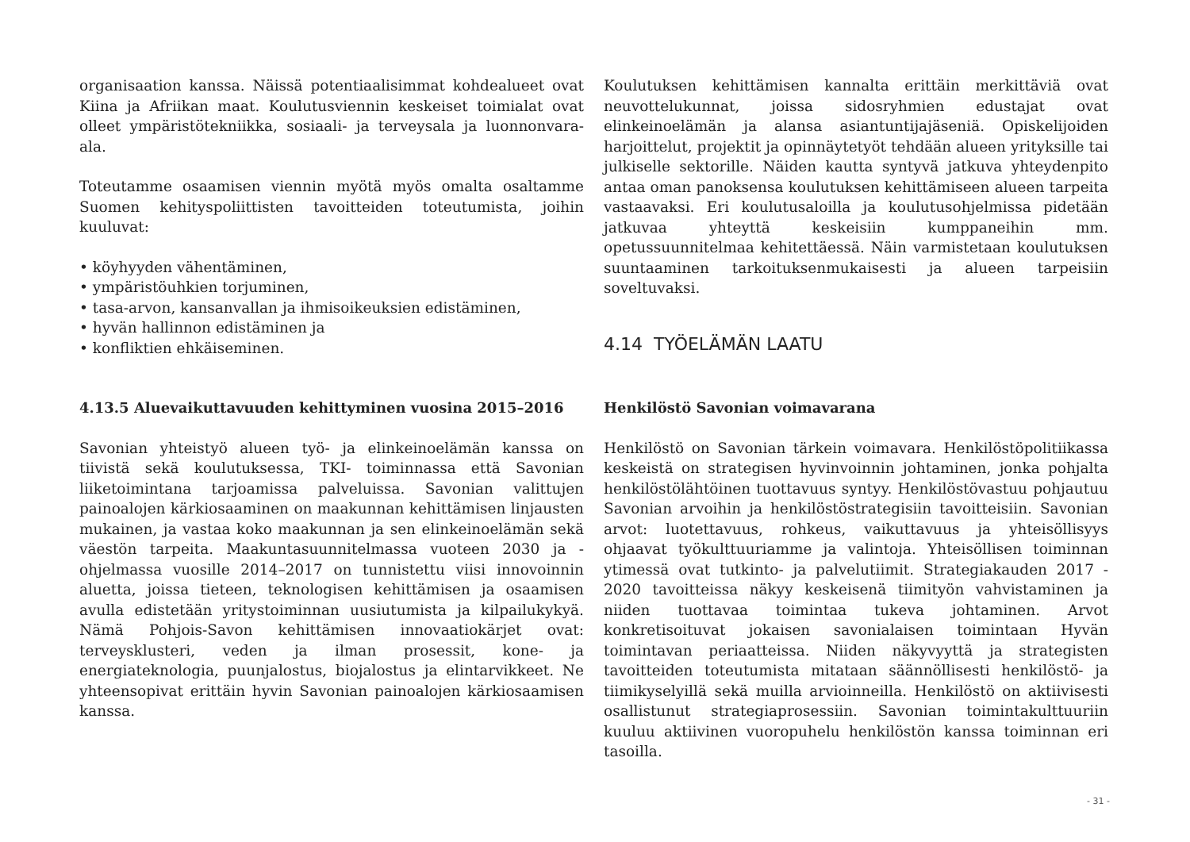organisaation kanssa. Näissä potentiaalisimmat kohdealueet ovat Kiina ja Afriikan maat. Koulutusviennin keskeiset toimialat ovat olleet ympäristötekniikka, sosiaali- ja terveysala ja luonnonvara-ala.
Toteutamme osaamisen viennin myötä myös omalta osaltamme Suomen kehityspoliittisten tavoitteiden toteutumista, joihin kuuluvat:
• köyhyyden vähentäminen,
• ympäristöuhkien torjuminen,
• tasa-arvon, kansanvallan ja ihmisoikeuksien edistäminen,
• hyvän hallinnon edistäminen ja
• konfliktien ehkäiseminen.
4.13.5 Aluevaikuttavuuden kehittyminen vuosina 2015–2016
Savonian yhteistyö alueen työ- ja elinkeinoelämän kanssa on tiivistä sekä koulutuksessa, TKI- toiminnassa että Savonian liiketoimintana tarjoamissa palveluissa. Savonian valittujen painoalojen kärkiosaaminen on maakunnan kehittämisen linjausten mukainen, ja vastaa koko maakunnan ja sen elinkeinoelämän sekä väestön tarpeita. Maakuntasuunnitelmassa vuoteen 2030 ja -ohjelmassa vuosille 2014–2017 on tunnistettu viisi innovoinnin aluetta, joissa tieteen, teknologisen kehittämisen ja osaamisen avulla edistetään yritystoiminnan uusiutumista ja kilpailukykyä. Nämä Pohjois-Savon kehittämisen innovaatiokärjet ovat: terveysklusteri, veden ja ilman prosessit, kone- ja energiateknologia, puunjalostus, biojalostus ja elintarvikkeet. Ne yhteensopivat erittäin hyvin Savonian painoalojen kärkiosaamisen kanssa.
Koulutuksen kehittämisen kannalta erittäin merkittäviä ovat neuvottelukunnat, joissa sidosryhmien edustajat ovat elinkeinoelämän ja alansa asiantuntijajäseniä. Opiskelijoiden harjoittelut, projektit ja opinnäytetyöt tehdään alueen yrityksille tai julkiselle sektorille. Näiden kautta syntyvä jatkuva yhteydenpito antaa oman panoksensa koulutuksen kehittämiseen alueen tarpeita vastaavaksi. Eri koulutusaloilla ja koulutusohjelmissa pidetään jatkuvaa yhteyttä keskeisiin kumppaneihin mm. opetussuunnitelmaa kehitettäessä. Näin varmistetaan koulutuksen suuntaaminen tarkoituksenmukaisesti ja alueen tarpeisiin soveltuvaksi.
4.14 TYÖELÄMÄN LAATU
Henkilöstö Savonian voimavarana
Henkilöstö on Savonian tärkein voimavara. Henkilöstöpolitiikassa keskeistä on strategisen hyvinvoinnin johtaminen, jonka pohjalta henkilöstölähtöinen tuottavuus syntyy. Henkilöstövastuu pohjautuu Savonian arvoihin ja henkilöstöstrategisiin tavoitteisiin. Savonian arvot: luotettavuus, rohkeus, vaikuttavuus ja yhteisöllisyys ohjaavat työkulttuuriamme ja valintoja. Yhteisöllisen toiminnan ytimessä ovat tutkinto- ja palvelutiimit. Strategiakauden 2017 - 2020 tavoitteissa näkyy keskeisenä tiimityön vahvistaminen ja niiden tuottavaa toimintaa tukeva johtaminen. Arvot konkretisoituvat jokaisen savonialaisen toimintaan Hyvän toimintavan periaatteissa. Niiden näkyvyyttä ja strategisten tavoitteiden toteutumista mitataan säännöllisesti henkilöstö- ja tiimikyselyillä sekä muilla arvioinneilla. Henkilöstö on aktiivisesti osallistunut strategiaprosessiin. Savonian toimintakulttuuriin kuuluu aktiivinen vuoropuhelu henkilöstön kanssa toiminnan eri tasoilla.
- 31 -